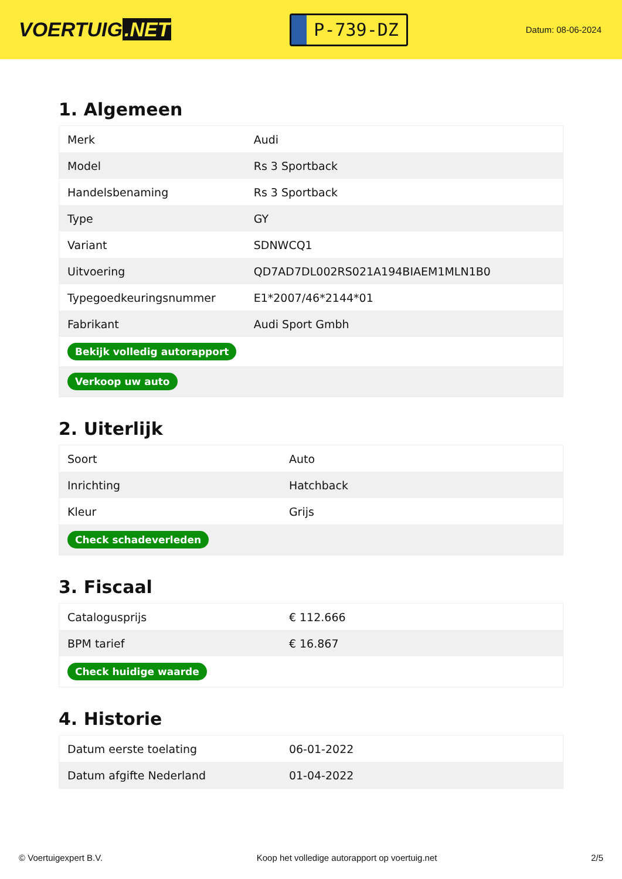VOERTUIG.NET
P-739-DZ
Datum: 08-06-2024
1. Algemeen
| Merk | Audi |
| Model | Rs 3 Sportback |
| Handelsbenaming | Rs 3 Sportback |
| Type | GY |
| Variant | SDNWCQ1 |
| Uitvoering | QD7AD7DL002RS021A194BIAEM1MLN1B0 |
| Typegoedkeuringsnummer | E1*2007/46*2144*01 |
| Fabrikant | Audi Sport Gmbh |
| Bekijk volledig autorapport | |
| Verkoop uw auto | |
2. Uiterlijk
| Soort | Auto |
| Inrichting | Hatchback |
| Kleur | Grijs |
| Check schadeverleden | |
3. Fiscaal
| Catalogusprijs | € 112.666 |
| BPM tarief | € 16.867 |
| Check huidige waarde | |
4. Historie
| Datum eerste toelating | 06-01-2022 |
| Datum afgifte Nederland | 01-04-2022 |
© Voertuigexpert B.V. Koop het volledige autorapport op voertuig.net 2/5